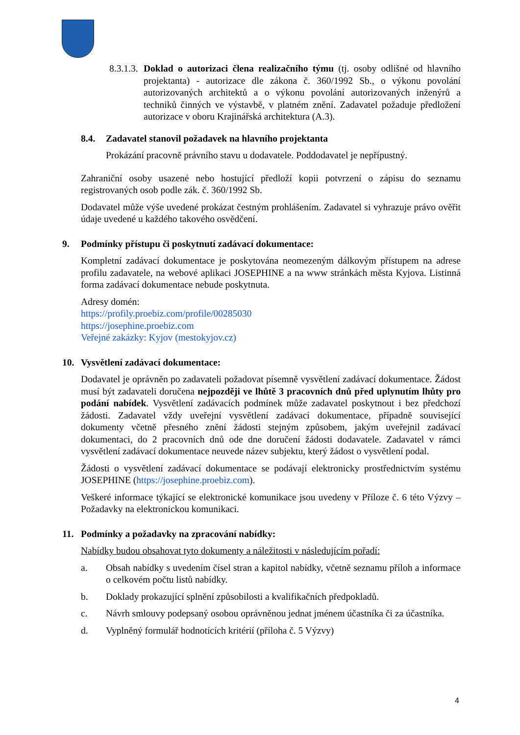8.3.1.3. Doklad o autorizaci člena realizačního týmu (tj. osoby odlišné od hlavního projektanta) - autorizace dle zákona č. 360/1992 Sb., o výkonu povolání autorizovaných architektů a o výkonu povolání autorizovaných inženýrů a techniků činných ve výstavbě, v platném znění. Zadavatel požaduje předložení autorizace v oboru Krajinářská architektura (A.3).
8.4. Zadavatel stanovil požadavek na hlavního projektanta
Prokázání pracovně právního stavu u dodavatele. Poddodavatel je nepřípustný.
Zahraniční osoby usazené nebo hostující předloží kopii potvrzení o zápisu do seznamu registrovaných osob podle zák. č. 360/1992 Sb.
Dodavatel může výše uvedené prokázat čestným prohlášením. Zadavatel si vyhrazuje právo ověřit údaje uvedené u každého takového osvědčení.
9. Podmínky přístupu či poskytnutí zadávací dokumentace:
Kompletní zadávací dokumentace je poskytována neomezeným dálkovým přístupem na adrese profilu zadavatele, na webové aplikaci JOSEPHINE a na www stránkách města Kyjova. Listinná forma zadávací dokumentace nebude poskytnuta.
Adresy domén:
https://profily.proebiz.com/profile/00285030
https://josephine.proebiz.com
Veřejné zakázky: Kyjov (mestokyjov.cz)
10. Vysvětlení zadávací dokumentace:
Dodavatel je oprávněn po zadavateli požadovat písemně vysvětlení zadávací dokumentace. Žádost musí být zadavateli doručena nejpozději ve lhůtě 3 pracovních dnů před uplynutím lhůty pro podání nabídek. Vysvětlení zadávacích podmínek může zadavatel poskytnout i bez předchozí žádosti. Zadavatel vždy uveřejní vysvětlení zadávací dokumentace, případně související dokumenty včetně přesného znění žádosti stejným způsobem, jakým uveřejnil zadávací dokumentaci, do 2 pracovních dnů ode dne doručení žádosti dodavatele. Zadavatel v rámci vysvětlení zadávací dokumentace neuvede název subjektu, který žádost o vysvětlení podal.
Žádosti o vysvětlení zadávací dokumentace se podávají elektronicky prostřednictvím systému JOSEPHINE (https://josephine.proebiz.com).
Veškeré informace týkající se elektronické komunikace jsou uvedeny v Příloze č. 6 této Výzvy – Požadavky na elektronickou komunikaci.
11. Podmínky a požadavky na zpracování nabídky:
Nabídky budou obsahovat tyto dokumenty a náležitosti v následujícím pořadí:
a. Obsah nabídky s uvedením čísel stran a kapitol nabídky, včetně seznamu příloh a informace o celkovém počtu listů nabídky.
b. Doklady prokazující splnění způsobilosti a kvalifikačních předpokladů.
c. Návrh smlouvy podepsaný osobou oprávněnou jednat jménem účastníka či za účastníka.
d. Vyplněný formulář hodnotících kritérií (příloha č. 5 Výzvy)
4